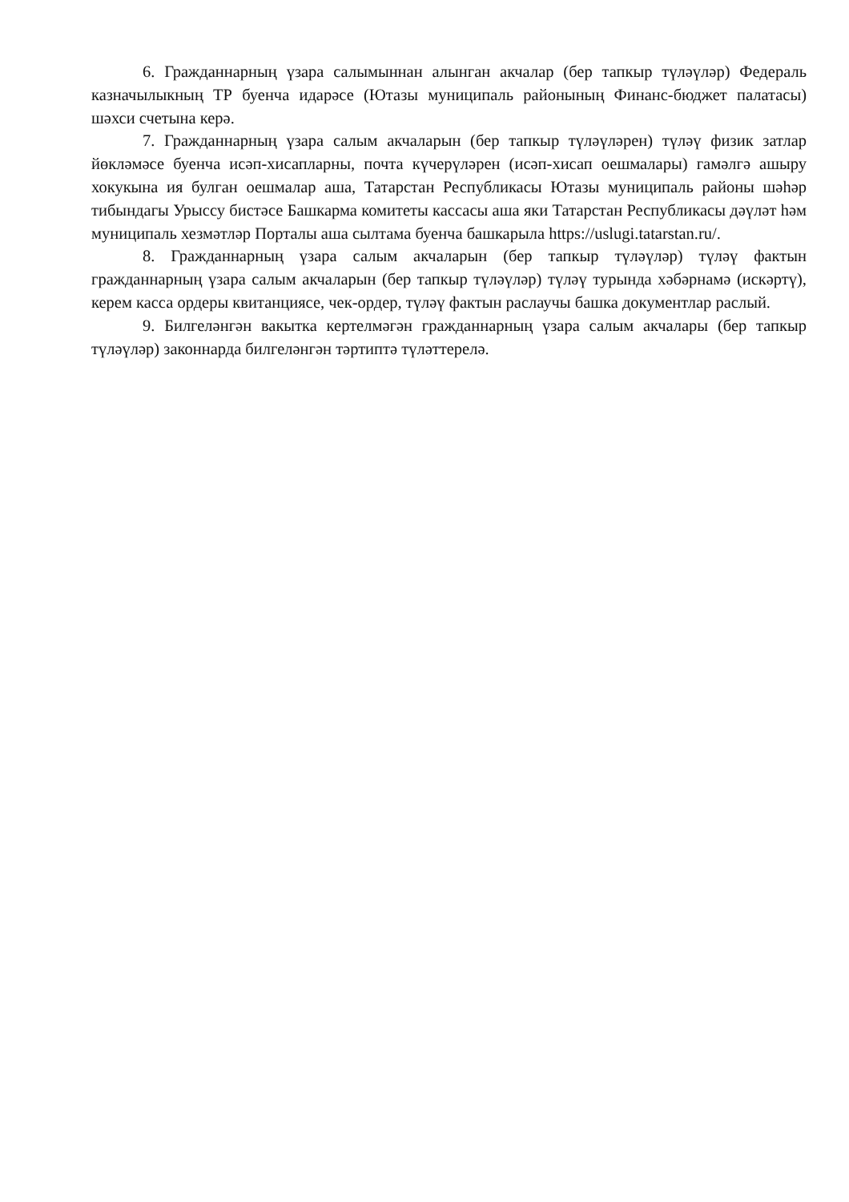6. Гражданнарның үзара салымыннан алынган акчалар (бер тапкыр түләүләр) Федераль казначылыкның ТР буенча идарәсе (Ютазы муниципаль районының Финанс-бюджет палатасы) шәхси счетына керә.
7. Гражданнарның үзара салым акчаларын (бер тапкыр түләүләрен) түләү физик затлар йөкләмәсе буенча исәп-хисапларны, почта күчерүләрен (исәп-хисап оешмалары) гамәлгә ашыру хокукына ия булган оешмалар аша, Татарстан Республикасы Ютазы муниципаль районы шәһәр тибындагы Урыссу бистәсе Башкарма комитеты кассасы аша яки Татарстан Республикасы дәүләт һәм муниципаль хезмәтләр Порталы аша сылтама буенча башкарыла https://uslugi.tatarstan.ru/.
8. Гражданнарның үзара салым акчаларын (бер тапкыр түләүләр) түләү фактын гражданнарның үзара салым акчаларын (бер тапкыр түләүләр) түләү турында хәбәрнамә (искәртү), керем касса ордеры квитанциясе, чек-ордер, түләү фактын раслаучы башка документлар раслый.
9. Билгеләнгән вакытка кертелмәгән гражданнарның үзара салым акчалары (бер тапкыр түләүләр) законнарда билгеләнгән тәртиптә түләттерелә.